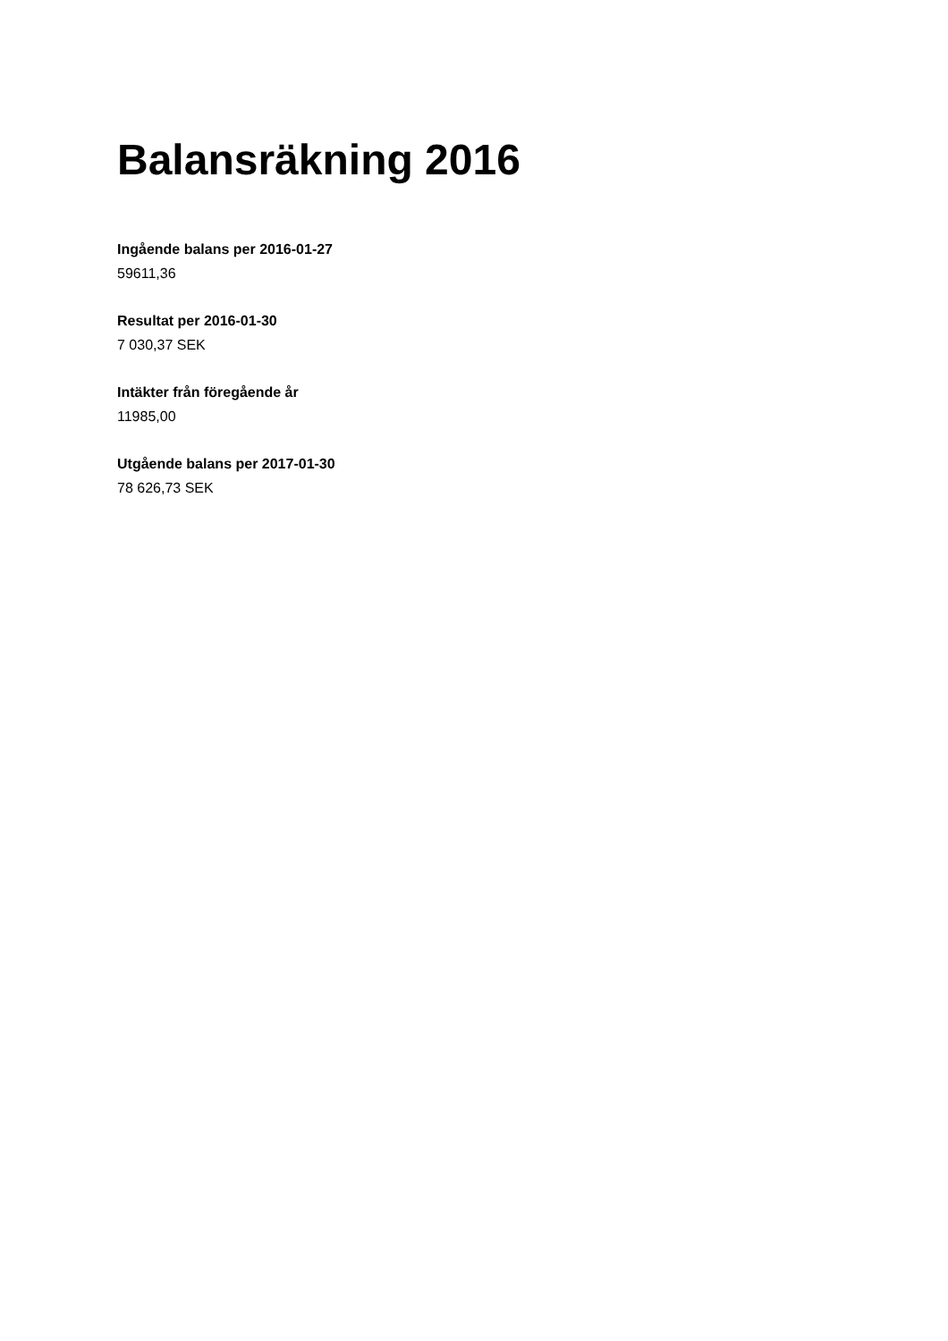Balansräkning 2016
Ingående balans per 2016-01-27
59611,36
Resultat per 2016-01-30
7 030,37 SEK
Intäkter från föregående år
11985,00
Utgående balans per 2017-01-30
78 626,73 SEK